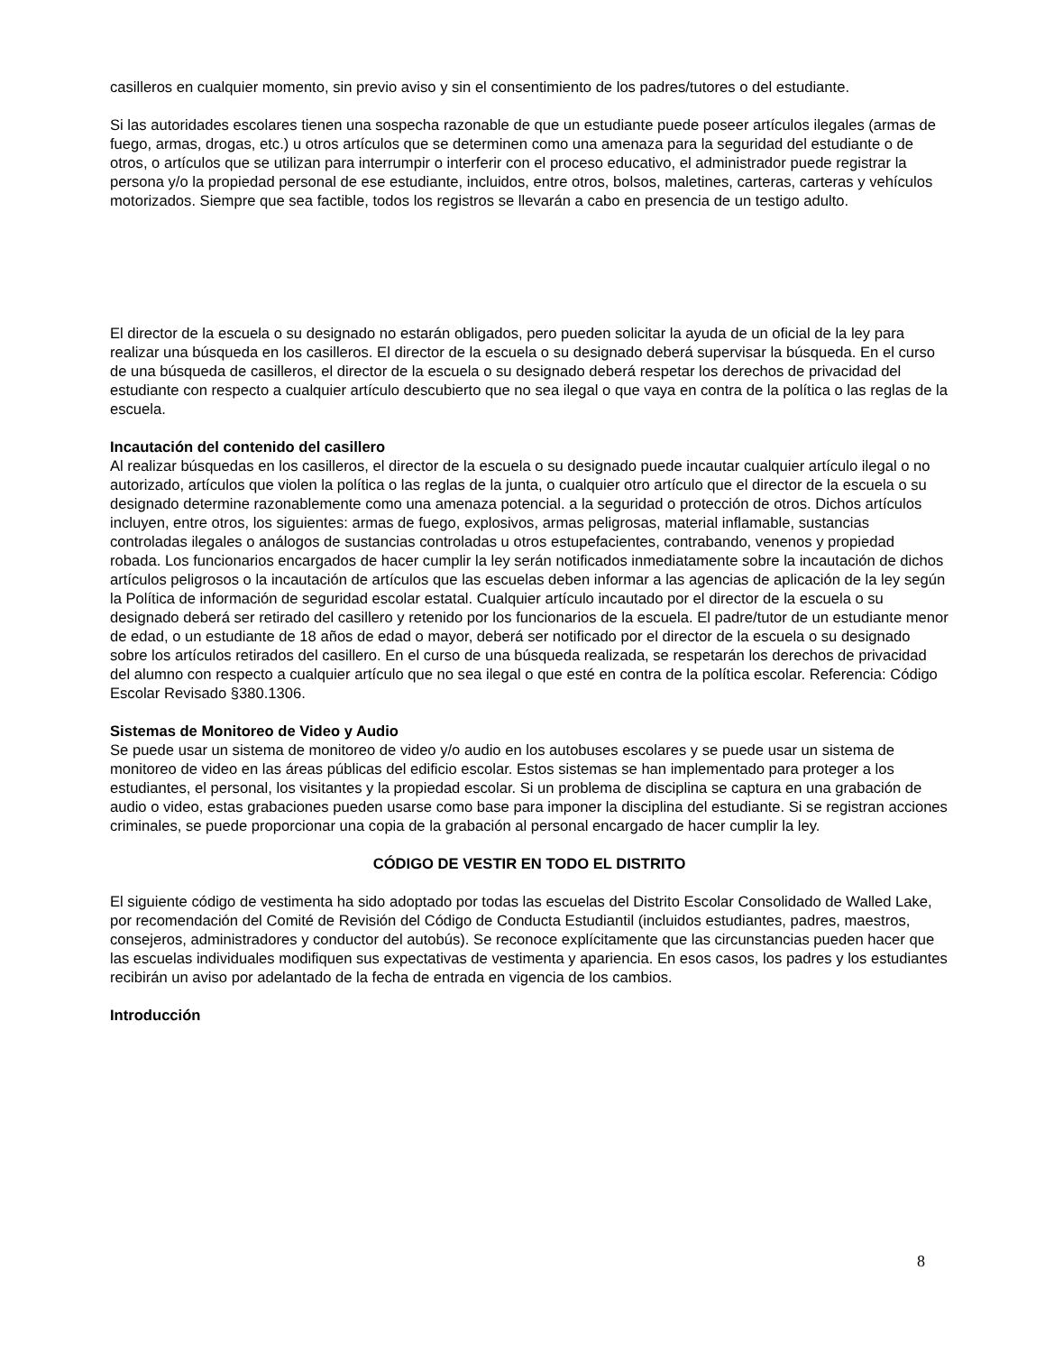casilleros en cualquier momento, sin previo aviso y sin el consentimiento de los padres/tutores o del estudiante.
Si las autoridades escolares tienen una sospecha razonable de que un estudiante puede poseer artículos ilegales (armas de fuego, armas, drogas, etc.) u otros artículos que se determinen como una amenaza para la seguridad del estudiante o de otros, o artículos que se utilizan para interrumpir o interferir con el proceso educativo, el administrador puede registrar la persona y/o la propiedad personal de ese estudiante, incluidos, entre otros, bolsos, maletines, carteras, carteras y vehículos motorizados. Siempre que sea factible, todos los registros se llevarán a cabo en presencia de un testigo adulto.
El director de la escuela o su designado no estarán obligados, pero pueden solicitar la ayuda de un oficial de la ley para realizar una búsqueda en los casilleros. El director de la escuela o su designado deberá supervisar la búsqueda. En el curso de una búsqueda de casilleros, el director de la escuela o su designado deberá respetar los derechos de privacidad del estudiante con respecto a cualquier artículo descubierto que no sea ilegal o que vaya en contra de la política o las reglas de la escuela.
Incautación del contenido del casillero
Al realizar búsquedas en los casilleros, el director de la escuela o su designado puede incautar cualquier artículo ilegal o no autorizado, artículos que violen la política o las reglas de la junta, o cualquier otro artículo que el director de la escuela o su designado determine razonablemente como una amenaza potencial. a la seguridad o protección de otros. Dichos artículos incluyen, entre otros, los siguientes: armas de fuego, explosivos, armas peligrosas, material inflamable, sustancias controladas ilegales o análogos de sustancias controladas u otros estupefacientes, contrabando, venenos y propiedad robada. Los funcionarios encargados de hacer cumplir la ley serán notificados inmediatamente sobre la incautación de dichos artículos peligrosos o la incautación de artículos que las escuelas deben informar a las agencias de aplicación de la ley según la Política de información de seguridad escolar estatal. Cualquier artículo incautado por el director de la escuela o su designado deberá ser retirado del casillero y retenido por los funcionarios de la escuela. El padre/tutor de un estudiante menor de edad, o un estudiante de 18 años de edad o mayor, deberá ser notificado por el director de la escuela o su designado sobre los artículos retirados del casillero. En el curso de una búsqueda realizada, se respetarán los derechos de privacidad del alumno con respecto a cualquier artículo que no sea ilegal o que esté en contra de la política escolar. Referencia: Código Escolar Revisado §380.1306.
Sistemas de Monitoreo de Video y Audio
Se puede usar un sistema de monitoreo de video y/o audio en los autobuses escolares y se puede usar un sistema de monitoreo de video en las áreas públicas del edificio escolar. Estos sistemas se han implementado para proteger a los estudiantes, el personal, los visitantes y la propiedad escolar. Si un problema de disciplina se captura en una grabación de audio o video, estas grabaciones pueden usarse como base para imponer la disciplina del estudiante. Si se registran acciones criminales, se puede proporcionar una copia de la grabación al personal encargado de hacer cumplir la ley.
CÓDIGO DE VESTIR EN TODO EL DISTRITO
El siguiente código de vestimenta ha sido adoptado por todas las escuelas del Distrito Escolar Consolidado de Walled Lake, por recomendación del Comité de Revisión del Código de Conducta Estudiantil (incluidos estudiantes, padres, maestros, consejeros, administradores y conductor del autobús). Se reconoce explícitamente que las circunstancias pueden hacer que las escuelas individuales modifiquen sus expectativas de vestimenta y apariencia. En esos casos, los padres y los estudiantes recibirán un aviso por adelantado de la fecha de entrada en vigencia de los cambios.
Introducción
8